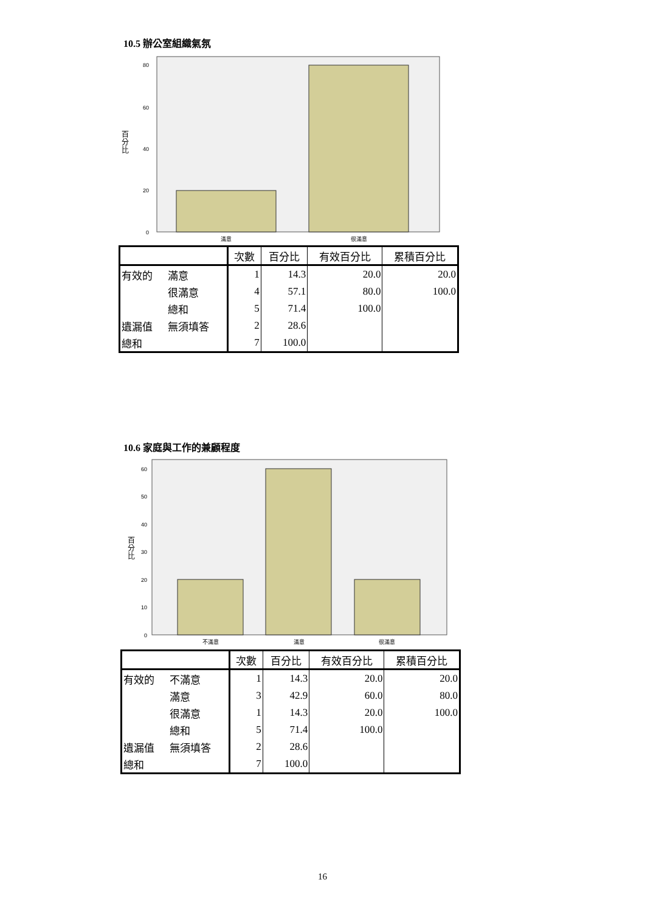10.5 辦公室組織氣氛
80
60
40
20
0
百
分
比
滿意
很滿意
| | | 次數 | 百分比 | 有效百分比 | 累積百分比 |
| --- | --- | --- | --- | --- | --- |
| 有效的 | 滿意 | 1 | 14.3 | 20.0 | 20.0 |
| | 很滿意 | 4 | 57.1 | 80.0 | 100.0 |
| | 總和 | 5 | 71.4 | 100.0 | |
| 遺漏值 | 無須填答 | 2 | 28.6 | | |
| 總和 | | 7 | 100.0 | | |
10.6 家庭與工作的兼顧程度
60
50
40
30
20
10
0
百
分
比
不滿意
滿意
很滿意
| | | 次數 | 百分比 | 有效百分比 | 累積百分比 |
| --- | --- | --- | --- | --- | --- |
| 有效的 | 不滿意 | 1 | 14.3 | 20.0 | 20.0 |
| | 滿意 | 3 | 42.9 | 60.0 | 80.0 |
| | 很滿意 | 1 | 14.3 | 20.0 | 100.0 |
| | 總和 | 5 | 71.4 | 100.0 | |
| 遺漏值 | 無須填答 | 2 | 28.6 | | |
| 總和 | | 7 | 100.0 | | |
16